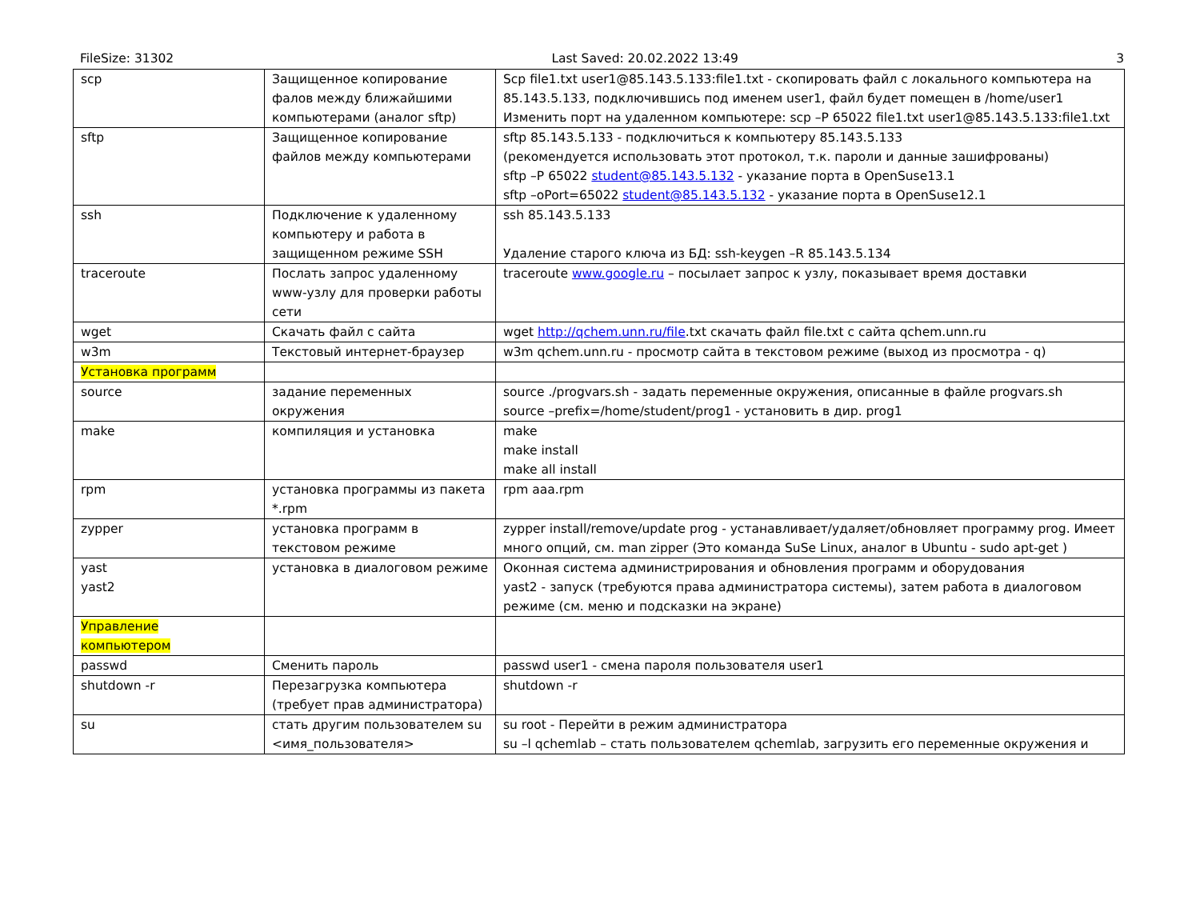FileSize: 31302 Last Saved: 20.02.2022 13:49 3
| scp | Защищенное копирование фалов между ближайшими компьютерами (аналог sftp) | Scp file1.txt user1@85.143.5.133:file1.txt - скопировать файл с локального компьютера на 85.143.5.133, подключившись под именем user1, файл будет помещен в /home/user1 Изменить порт на удаленном компьютере: scp –P 65022 file1.txt user1@85.143.5.133:file1.txt |
| sftp | Защищенное копирование файлов между компьютерами | sftp 85.143.5.133 - подключиться к компьютеру 85.143.5.133 (рекомендуется использовать этот протокол, т.к. пароли и данные зашифрованы) sftp –P 65022 student@85.143.5.132 - указание порта в OpenSuse13.1 sftp –oPort=65022 student@85.143.5.132 - указание порта в OpenSuse12.1 |
| ssh | Подключение к удаленному компьютеру и работа в защищенном режиме SSH | ssh 85.143.5.133 Удаление старого ключа из БД: ssh-keygen –R 85.143.5.134 |
| traceroute | Послать запрос удаленному www-узлу для проверки работы сети | traceroute www.google.ru – посылает запрос к узлу, показывает время доставки |
| wget | Скачать файл с сайта | wget http://qchem.unn.ru/file .txt скачать файл file.txt с сайта qchem.unn.ru |
| w3m | Текстовый интернет-браузер | w3m qchem.unn.ru - просмотр сайта в текстовом режиме (выход из просмотра - q) |
| Установка программ | | |
| source | задание переменных окружения | source ./progvars.sh - задать переменные окружения, описанные в файле progvars.sh source –prefix=/home/student/prog1 - установить в дир. prog1 |
| make | компиляция и установка | make make install make all install |
| rpm | установка программы из пакета *.rpm | rpm aaa.rpm |
| zypper | установка программ в текстовом режиме | zypper install/remove/update prog - устанавливает/удаляет/обновляет программу prog. Имеет много опций, см. man zipper (Это команда SuSe Linux, аналог в Ubuntu - sudo apt-get ) |
| yast yast2 | установка в диалоговом режиме | Оконная система администрирования и обновления программ и оборудования yast2 - запуск (требуются права администратора системы), затем работа в диалоговом режиме (см. меню и подсказки на экране) |
| Управление компьютером | | |
| passwd | Сменить пароль | passwd user1 - смена пароля пользователя user1 |
| shutdown -r | Перезагрузка компьютера (требует прав администратора) | shutdown -r |
| su | стать другим пользователем su <имя_пользователя> | su root - Перейти в режим администратора su –l qchemlab – стать пользователем qchemlab, загрузить его переменные окружения и |